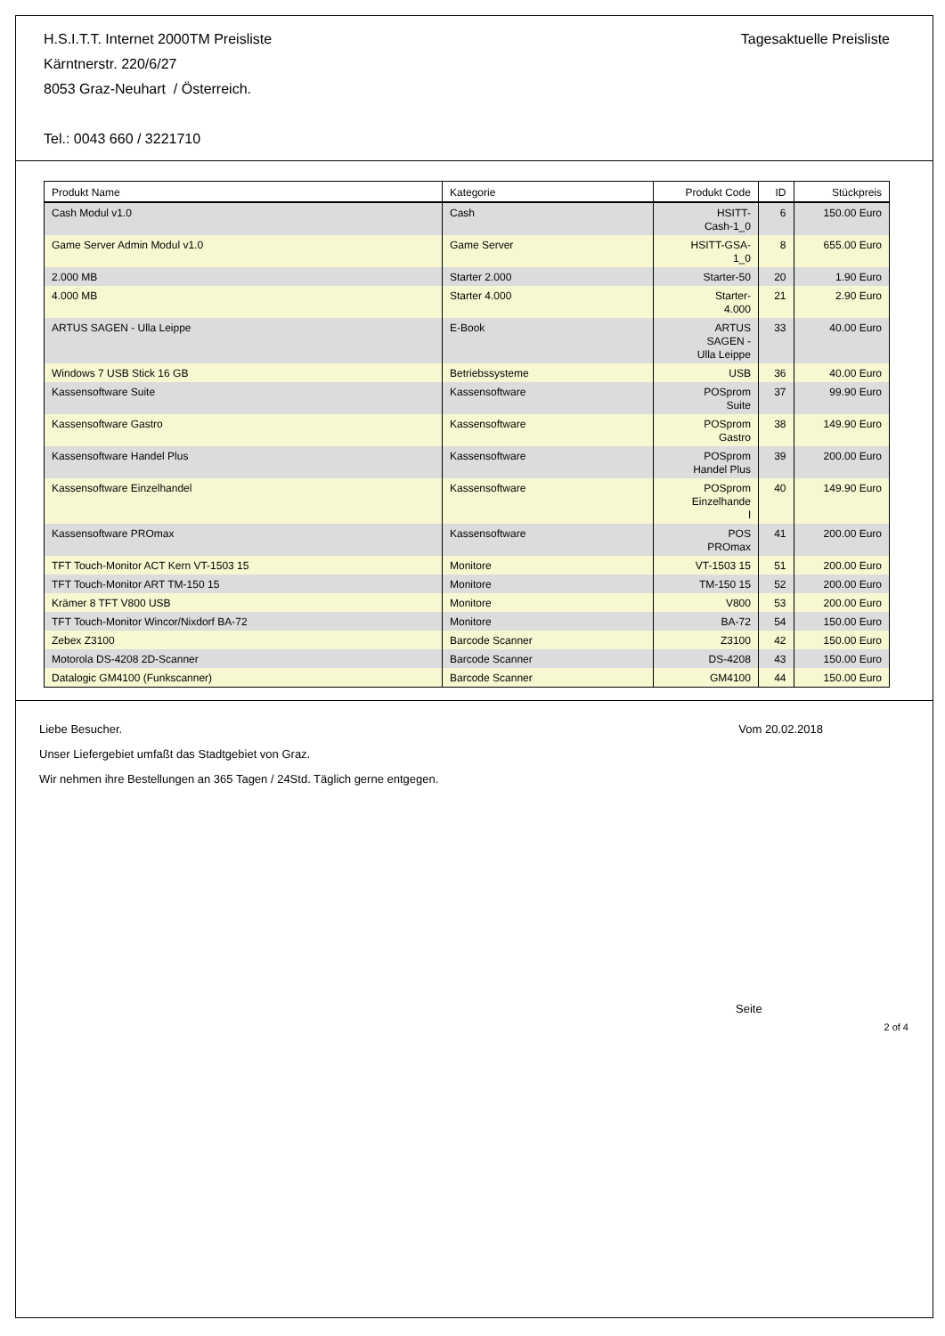H.S.I.T.T. Internet 2000TM Preisliste
Kärntnerstr. 220/6/27
8053 Graz-Neuhart / Österreich.
Tel.: 0043 660 / 3221710
Tagesaktuelle Preisliste
| Produkt Name | Kategorie | Produkt Code | ID | Stückpreis |
| --- | --- | --- | --- | --- |
| Cash Modul v1.0 | Cash | HSITT- Cash-1_0 | 6 | 150.00 Euro |
| Game Server Admin Modul v1.0 | Game Server | HSITT-GSA- 1_0 | 8 | 655.00 Euro |
| 2.000 MB | Starter 2.000 | Starter-50 | 20 | 1.90 Euro |
| 4.000 MB | Starter 4.000 | Starter- 4.000 | 21 | 2.90 Euro |
| ARTUS SAGEN - Ulla Leippe | E-Book | ARTUS SAGEN - Ulla Leippe | 33 | 40.00 Euro |
| Windows 7 USB Stick 16 GB | Betriebssysteme | USB | 36 | 40.00 Euro |
| Kassensoftware Suite | Kassensoftware | POSprom Suite | 37 | 99.90 Euro |
| Kassensoftware Gastro | Kassensoftware | POSprom Gastro | 38 | 149.90 Euro |
| Kassensoftware Handel Plus | Kassensoftware | POSprom Handel Plus | 39 | 200.00 Euro |
| Kassensoftware Einzelhandel | Kassensoftware | POSprom Einzelhande l | 40 | 149.90 Euro |
| Kassensoftware PROmax | Kassensoftware | POS PROmax | 41 | 200.00 Euro |
| TFT Touch-Monitor ACT Kern VT-1503 15 | Monitore | VT-1503 15 | 51 | 200.00 Euro |
| TFT Touch-Monitor ART TM-150 15 | Monitore | TM-150 15 | 52 | 200.00 Euro |
| Krämer 8 TFT V800 USB | Monitore | V800 | 53 | 200.00 Euro |
| TFT Touch-Monitor Wincor/Nixdorf BA-72 | Monitore | BA-72 | 54 | 150.00 Euro |
| Zebex Z3100 | Barcode Scanner | Z3100 | 42 | 150.00 Euro |
| Motorola DS-4208 2D-Scanner | Barcode Scanner | DS-4208 | 43 | 150.00 Euro |
| Datalogic GM4100 (Funkscanner) | Barcode Scanner | GM4100 | 44 | 150.00 Euro |
Liebe Besucher. Vom 20.02.2018
Unser Liefergebiet umfaßt das Stadtgebiet von Graz.
Wir nehmen ihre Bestellungen an 365 Tagen / 24Std. Täglich gerne entgegen.
Seite
2 of 4